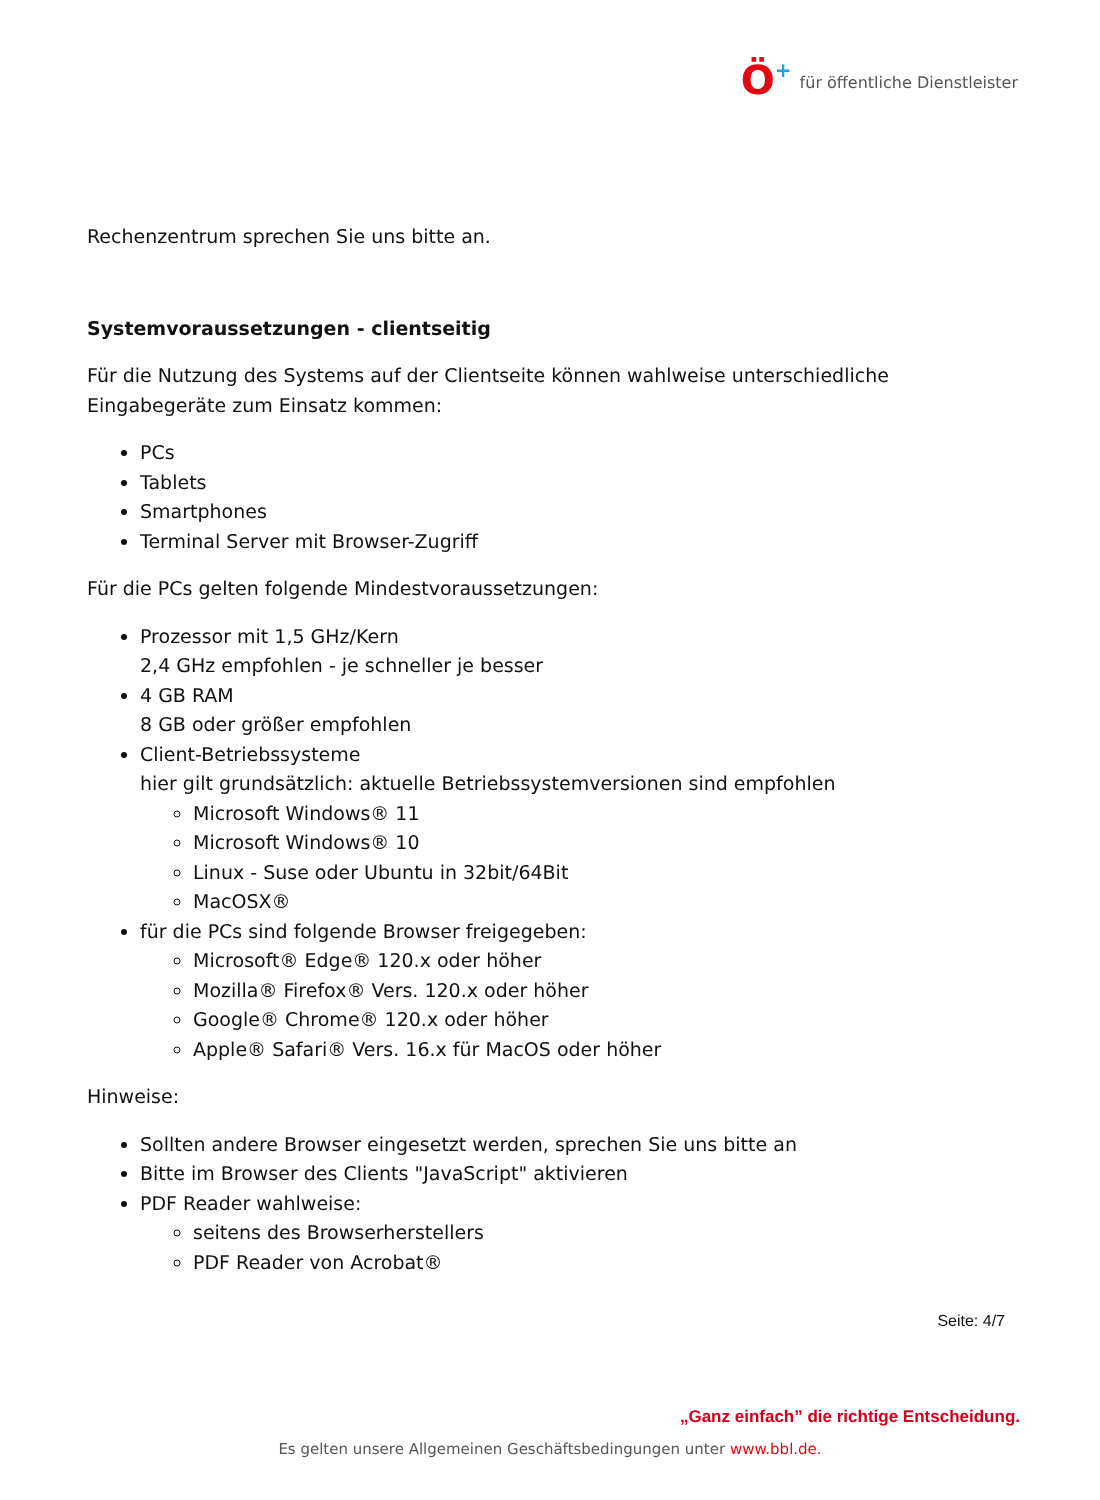Ö+
für öffentliche Dienstleister
Rechenzentrum sprechen Sie uns bitte an.
Systemvoraussetzungen - clientseitig
Für die Nutzung des Systems auf der Clientseite können wahlweise unterschiedliche Eingabegeräte zum Einsatz kommen:
PCs
Tablets
Smartphones
Terminal Server mit Browser-Zugriff
Für die PCs gelten folgende Mindestvoraussetzungen:
Prozessor mit 1,5 GHz/Kern
2,4 GHz empfohlen - je schneller je besser
4 GB RAM
8 GB oder größer empfohlen
Client-Betriebssysteme
hier gilt grundsätzlich: aktuelle Betriebssystemversionen sind empfohlen
Microsoft Windows® 11
Microsoft Windows® 10
Linux - Suse oder Ubuntu in 32bit/64Bit
MacOSX®
für die PCs sind folgende Browser freigegeben:
Microsoft® Edge® 120.x oder höher
Mozilla® Firefox® Vers. 120.x oder höher
Google® Chrome® 120.x oder höher
Apple® Safari® Vers. 16.x für MacOS oder höher
Hinweise:
Sollten andere Browser eingesetzt werden, sprechen Sie uns bitte an
Bitte im Browser des Clients "JavaScript" aktivieren
PDF Reader wahlweise:
seitens des Browserherstellers
PDF Reader von Acrobat®
Seite: 4/7
„Ganz einfach” die richtige Entscheidung.
Es gelten unsere Allgemeinen Geschäftsbedingungen unter www.bbl.de.